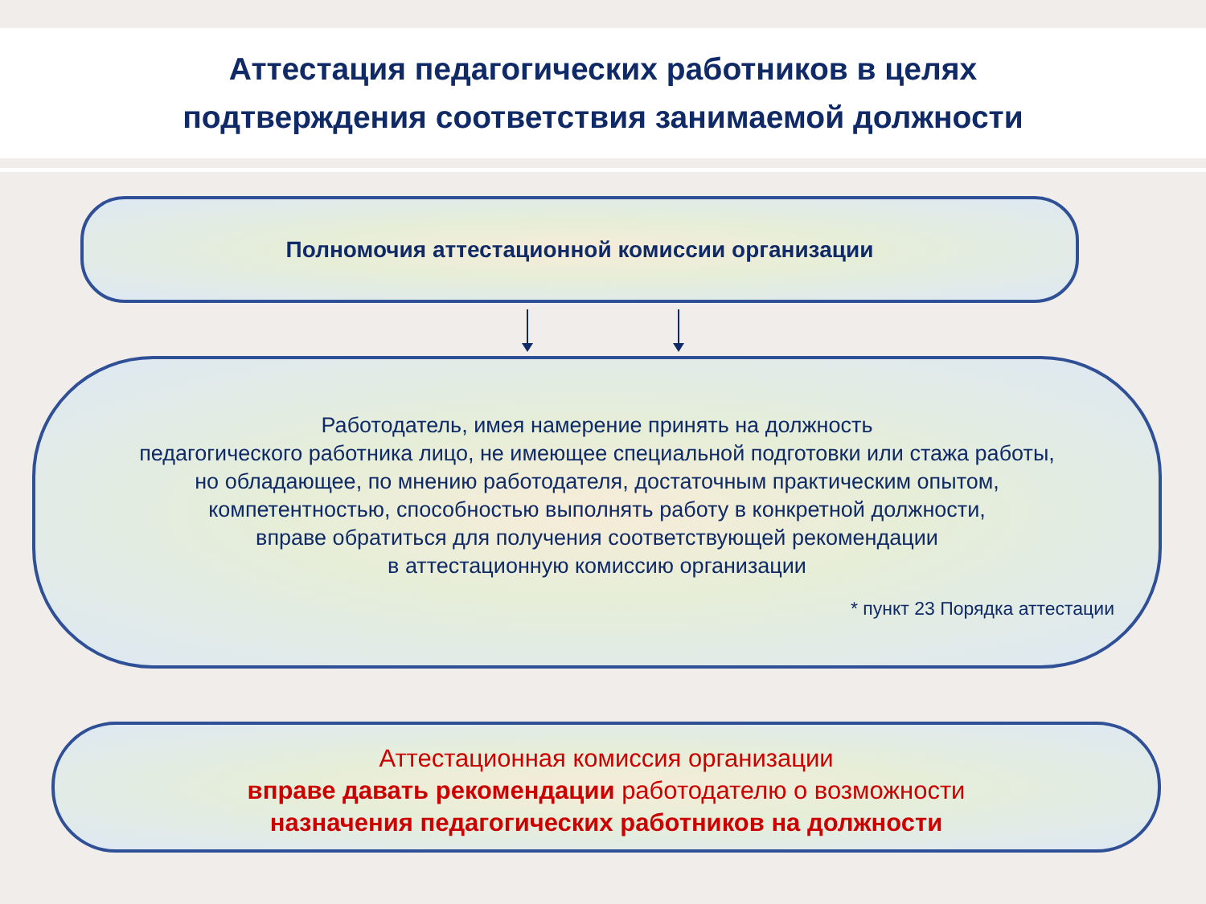Аттестация педагогических работников в целях
подтверждения соответствия занимаемой должности
Полномочия аттестационной комиссии организации
Работодатель, имея намерение принять на должность
педагогического работника лицо, не имеющее специальной подготовки или стажа работы,
но обладающее, по мнению работодателя, достаточным практическим опытом,
компетентностью, способностью выполнять работу в конкретной должности,
вправе обратиться для получения соответствующей рекомендации
в аттестационную комиссию организации
* пункт 23 Порядка аттестации
Аттестационная комиссия организации
вправе давать рекомендации работодателю о возможности
назначения педагогических работников на должности